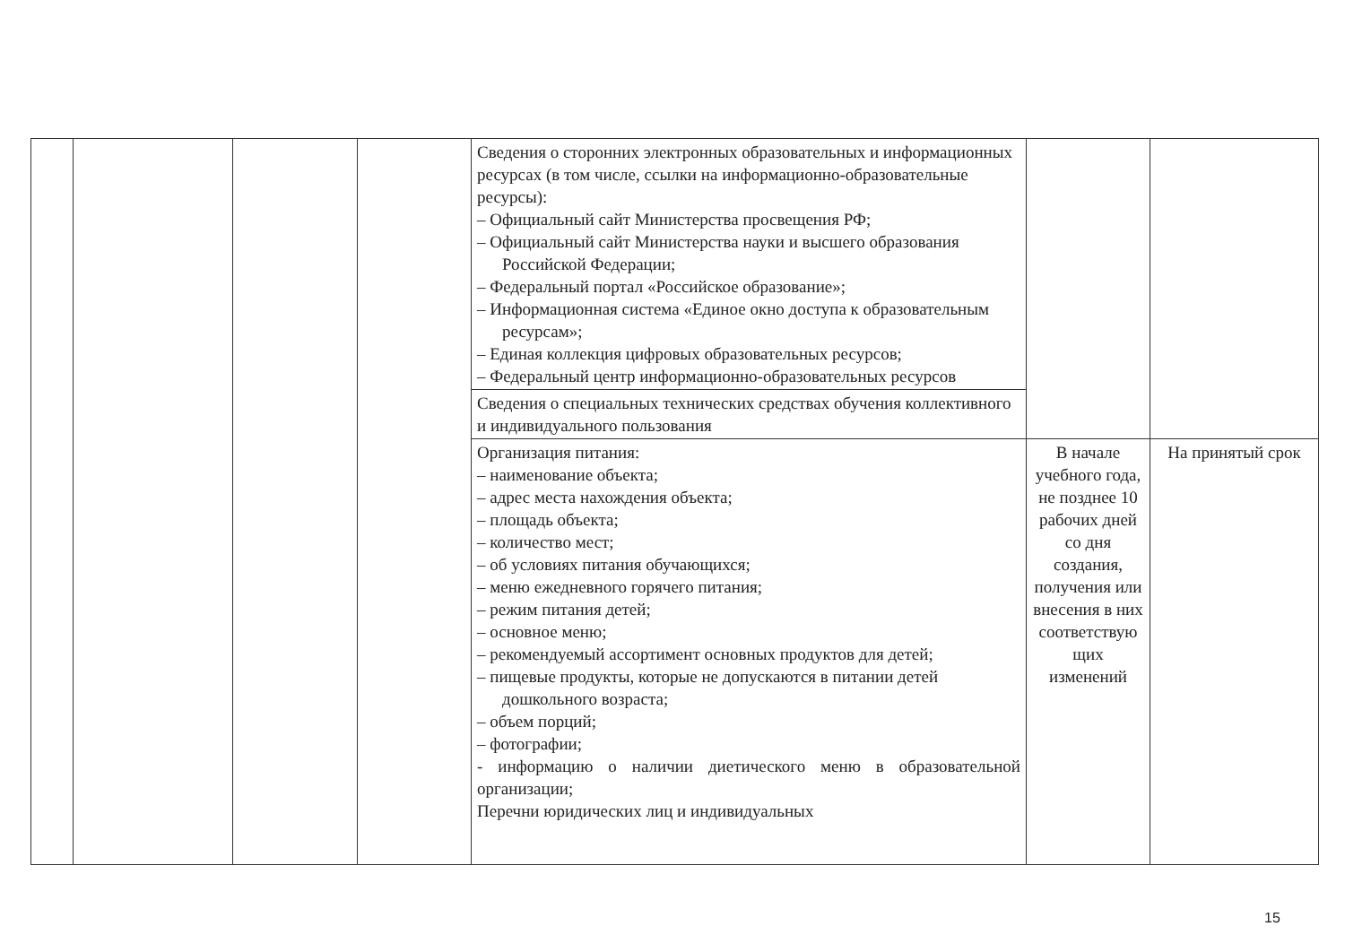| | | | | Сведения о сторонних электронных образовательных и информационных ресурсах (в том числе, ссылки на информационно-образовательные ресурсы): – Официальный сайт Министерства просвещения РФ; – Официальный сайт Министерства науки и высшего образования Российской Федерации; – Федеральный портал «Российское образование»; – Информационная система «Единое окно доступа к образовательным ресурсам»; – Единая коллекция цифровых образовательных ресурсов; – Федеральный центр информационно-образовательных ресурсов | | |
| | | | | Сведения о специальных технических средствах обучения коллективного и индивидуального пользования | | |
| | | | | Организация питания: – наименование объекта; – адрес места нахождения объекта; – площадь объекта; – количество мест; – об условиях питания обучающихся; – меню ежедневного горячего питания; – режим питания детей; – основное меню; – рекомендуемый ассортимент основных продуктов для детей; – пищевые продукты, которые не допускаются в питании детей дошкольного возраста; – объем порций; – фотографии; - информацию о наличии диетического меню в образовательной организации; Перечни юридических лиц и индивидуальных | В начале учебного года, не позднее 10 рабочих дней со дня создания, получения или внесения в них соответствую щих изменений | На принятый срок |
15